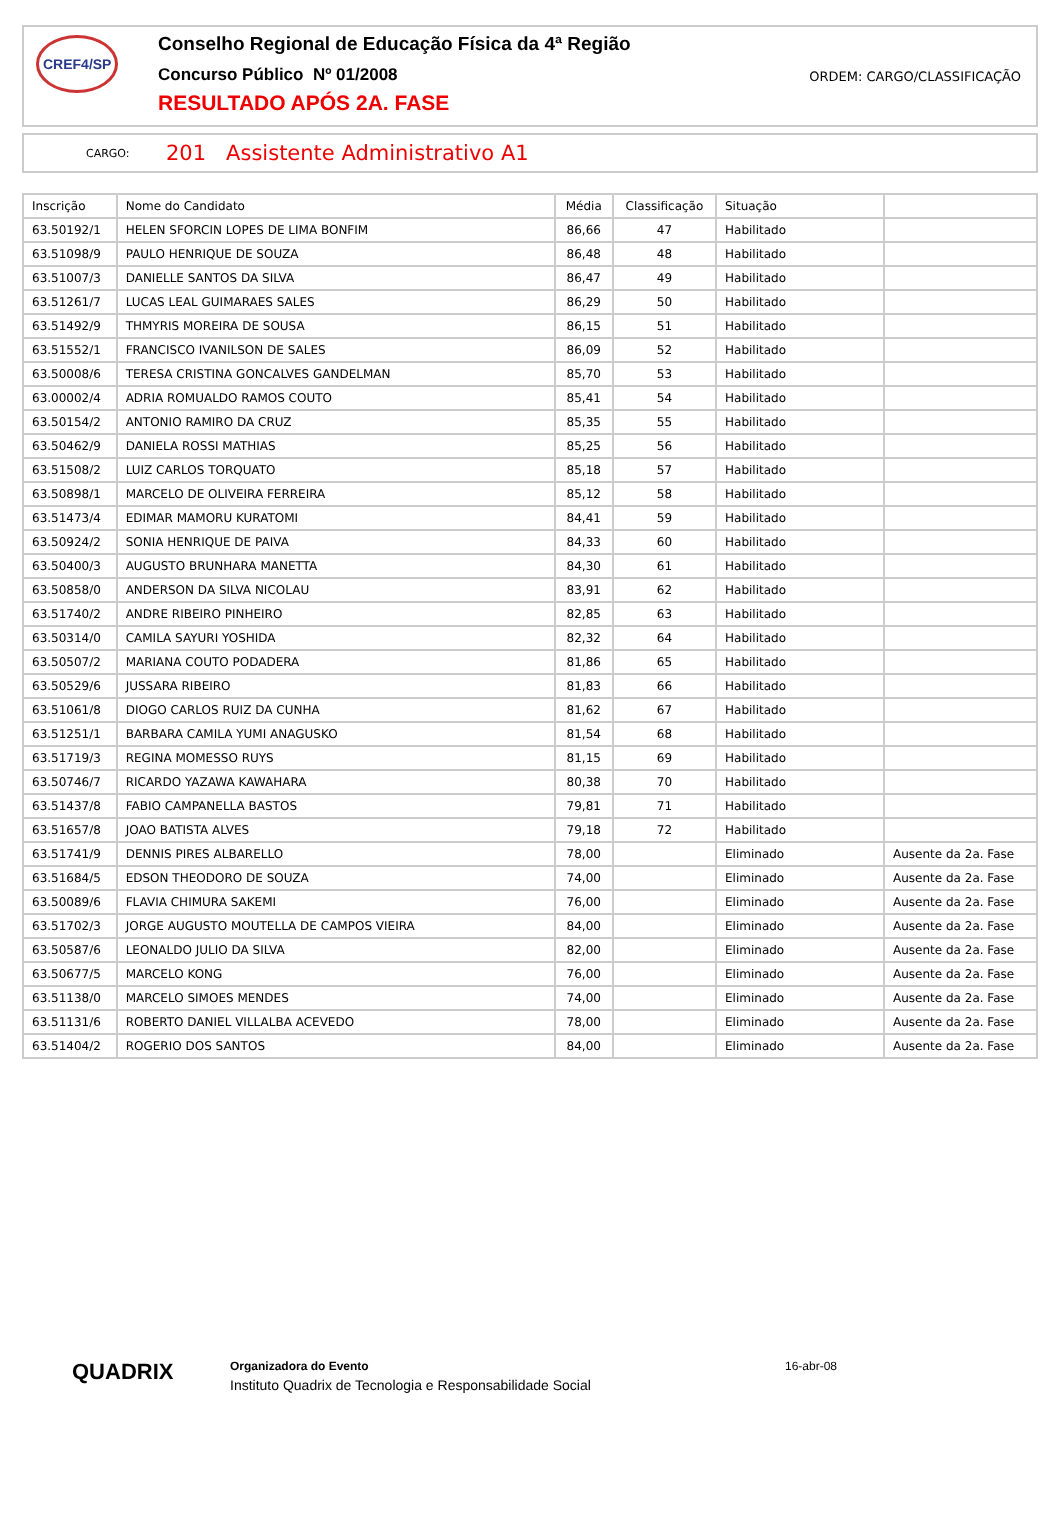CREF4/SP
Conselho Regional de Educação Física da 4ª Região
Concurso Público Nº 01/2008
RESULTADO APÓS 2A. FASE
ORDEM: CARGO/CLASSIFICAÇÃO
CARGO: 201 Assistente Administrativo A1
| Inscrição | Nome do Candidato | Média | Classificação | Situação | |
| --- | --- | --- | --- | --- | --- |
| 63.50192/1 | HELEN SFORCIN LOPES DE LIMA BONFIM | 86,66 | 47 | Habilitado | |
| 63.51098/9 | PAULO HENRIQUE DE SOUZA | 86,48 | 48 | Habilitado | |
| 63.51007/3 | DANIELLE SANTOS DA SILVA | 86,47 | 49 | Habilitado | |
| 63.51261/7 | LUCAS LEAL GUIMARAES SALES | 86,29 | 50 | Habilitado | |
| 63.51492/9 | THMYRIS MOREIRA DE SOUSA | 86,15 | 51 | Habilitado | |
| 63.51552/1 | FRANCISCO IVANILSON DE SALES | 86,09 | 52 | Habilitado | |
| 63.50008/6 | TERESA CRISTINA GONCALVES GANDELMAN | 85,70 | 53 | Habilitado | |
| 63.00002/4 | ADRIA ROMUALDO RAMOS COUTO | 85,41 | 54 | Habilitado | |
| 63.50154/2 | ANTONIO RAMIRO DA CRUZ | 85,35 | 55 | Habilitado | |
| 63.50462/9 | DANIELA ROSSI MATHIAS | 85,25 | 56 | Habilitado | |
| 63.51508/2 | LUIZ CARLOS TORQUATO | 85,18 | 57 | Habilitado | |
| 63.50898/1 | MARCELO DE OLIVEIRA FERREIRA | 85,12 | 58 | Habilitado | |
| 63.51473/4 | EDIMAR MAMORU KURATOMI | 84,41 | 59 | Habilitado | |
| 63.50924/2 | SONIA HENRIQUE DE PAIVA | 84,33 | 60 | Habilitado | |
| 63.50400/3 | AUGUSTO BRUNHARA MANETTA | 84,30 | 61 | Habilitado | |
| 63.50858/0 | ANDERSON DA SILVA NICOLAU | 83,91 | 62 | Habilitado | |
| 63.51740/2 | ANDRE RIBEIRO PINHEIRO | 82,85 | 63 | Habilitado | |
| 63.50314/0 | CAMILA SAYURI YOSHIDA | 82,32 | 64 | Habilitado | |
| 63.50507/2 | MARIANA COUTO PODADERA | 81,86 | 65 | Habilitado | |
| 63.50529/6 | JUSSARA RIBEIRO | 81,83 | 66 | Habilitado | |
| 63.51061/8 | DIOGO CARLOS RUIZ DA CUNHA | 81,62 | 67 | Habilitado | |
| 63.51251/1 | BARBARA CAMILA YUMI ANAGUSKO | 81,54 | 68 | Habilitado | |
| 63.51719/3 | REGINA MOMESSO RUYS | 81,15 | 69 | Habilitado | |
| 63.50746/7 | RICARDO YAZAWA KAWAHARA | 80,38 | 70 | Habilitado | |
| 63.51437/8 | FABIO CAMPANELLA BASTOS | 79,81 | 71 | Habilitado | |
| 63.51657/8 | JOAO BATISTA ALVES | 79,18 | 72 | Habilitado | |
| 63.51741/9 | DENNIS PIRES ALBARELLO | 78,00 | | Eliminado | Ausente da 2a. Fase |
| 63.51684/5 | EDSON THEODORO DE SOUZA | 74,00 | | Eliminado | Ausente da 2a. Fase |
| 63.50089/6 | FLAVIA CHIMURA SAKEMI | 76,00 | | Eliminado | Ausente da 2a. Fase |
| 63.51702/3 | JORGE AUGUSTO MOUTELLA DE CAMPOS VIEIRA | 84,00 | | Eliminado | Ausente da 2a. Fase |
| 63.50587/6 | LEONALDO JULIO DA SILVA | 82,00 | | Eliminado | Ausente da 2a. Fase |
| 63.50677/5 | MARCELO KONG | 76,00 | | Eliminado | Ausente da 2a. Fase |
| 63.51138/0 | MARCELO SIMOES MENDES | 74,00 | | Eliminado | Ausente da 2a. Fase |
| 63.51131/6 | ROBERTO DANIEL VILLALBA ACEVEDO | 78,00 | | Eliminado | Ausente da 2a. Fase |
| 63.51404/2 | ROGERIO DOS SANTOS | 84,00 | | Eliminado | Ausente da 2a. Fase |
QUADRIX
Organizadora do Evento
Instituto Quadrix de Tecnologia e Responsabilidade Social
16-abr-08